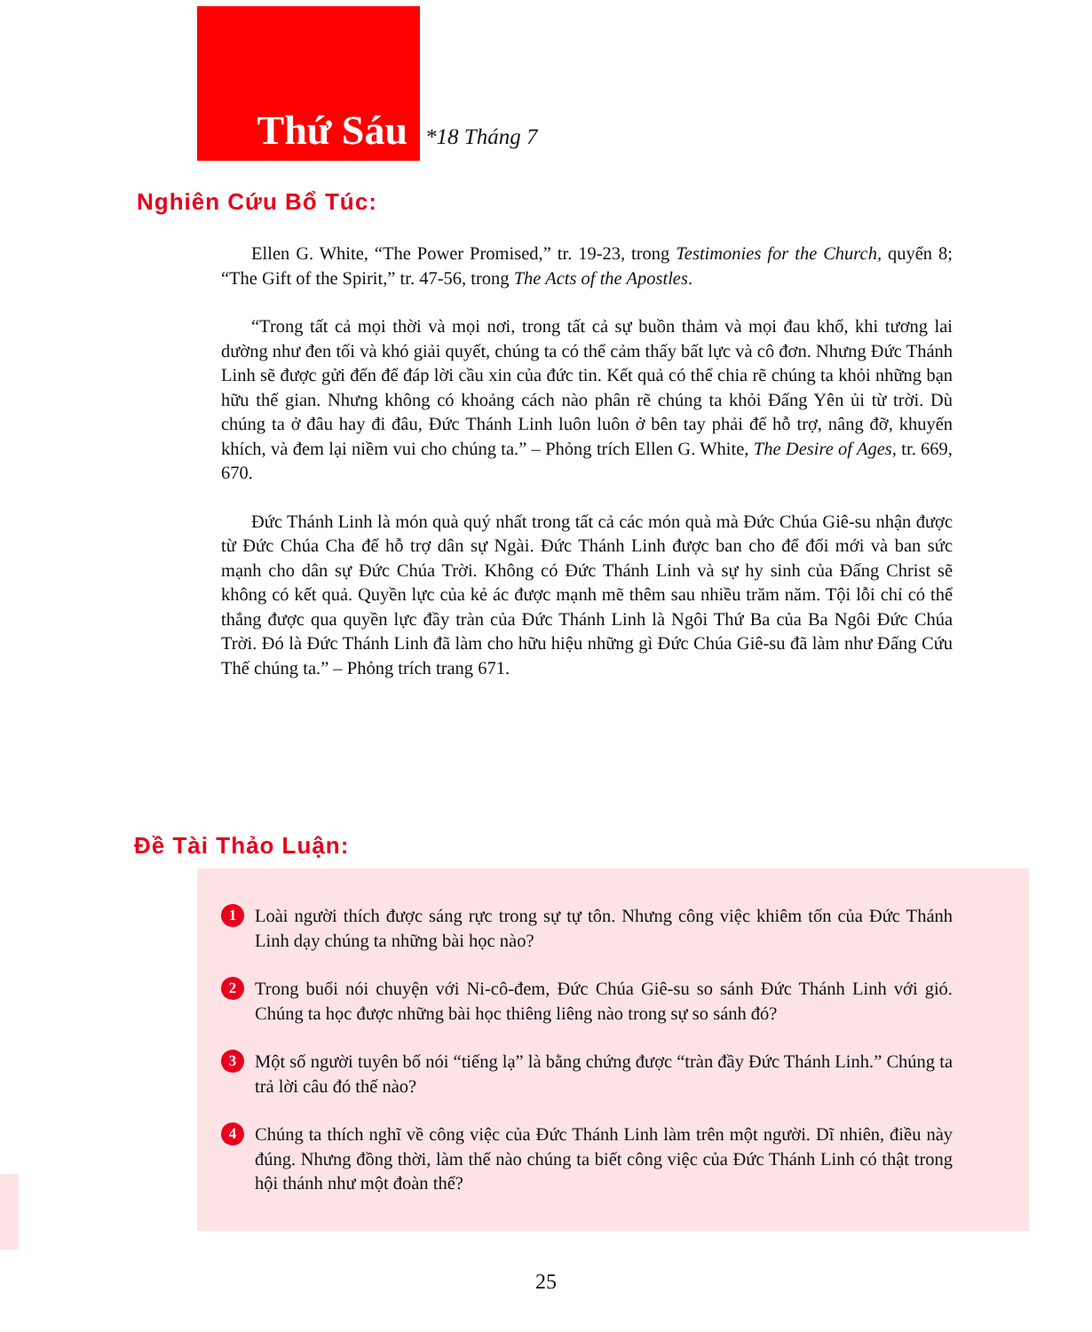Thứ Sáu
*18 Tháng 7
Nghiên Cứu Bổ Túc:
Ellen G. White, “The Power Promised,” tr. 19-23, trong Testimonies for the Church, quyển 8; “The Gift of the Spirit,” tr. 47-56, trong The Acts of the Apostles.
“Trong tất cả mọi thời và mọi nơi, trong tất cả sự buồn thảm và mọi đau khổ, khi tương lai dường như đen tối và khó giải quyết, chúng ta có thể cảm thấy bất lực và cô đơn. Nhưng Đức Thánh Linh sẽ được gửi đến để đáp lời cầu xin của đức tin. Kết quả có thể chia rẽ chúng ta khỏi những bạn hữu thế gian. Nhưng không có khoảng cách nào phân rẽ chúng ta khỏi Đấng Yên ủi từ trời. Dù chúng ta ở đâu hay đi đâu, Đức Thánh Linh luôn luôn ở bên tay phải để hỗ trợ, nâng đỡ, khuyến khích, và đem lại niềm vui cho chúng ta.” – Phỏng trích Ellen G. White, The Desire of Ages, tr. 669, 670.
Đức Thánh Linh là món quà quý nhất trong tất cả các món quà mà Đức Chúa Giê-su nhận được từ Đức Chúa Cha để hỗ trợ dân sự Ngài. Đức Thánh Linh được ban cho để đổi mới và ban sức mạnh cho dân sự Đức Chúa Trời. Không có Đức Thánh Linh và sự hy sinh của Đấng Christ sẽ không có kết quả. Quyền lực của kẻ ác được mạnh mẽ thêm sau nhiều trăm năm. Tội lỗi chỉ có thể thắng được qua quyền lực đầy tràn của Đức Thánh Linh là Ngôi Thứ Ba của Ba Ngôi Đức Chúa Trời. Đó là Đức Thánh Linh đã làm cho hữu hiệu những gì Đức Chúa Giê-su đã làm như Đấng Cứu Thế chúng ta.” – Phỏng trích trang 671.
Đề Tài Thảo Luận:
1
Loài người thích được sáng rực trong sự tự tôn. Nhưng công việc khiêm tốn của Đức Thánh Linh dạy chúng ta những bài học nào?
2
Trong buổi nói chuyện với Ni-cô-đem, Đức Chúa Giê-su so sánh Đức Thánh Linh với gió. Chúng ta học được những bài học thiêng liêng nào trong sự so sánh đó?
3
Một số người tuyên bố nói “tiếng lạ” là bằng chứng được “tràn đầy Đức Thánh Linh.” Chúng ta trả lời câu đó thế nào?
4
Chúng ta thích nghĩ về công việc của Đức Thánh Linh làm trên một người. Dĩ nhiên, điều này đúng. Nhưng đồng thời, làm thế nào chúng ta biết công việc của Đức Thánh Linh có thật trong hội thánh như một đoàn thể?
25